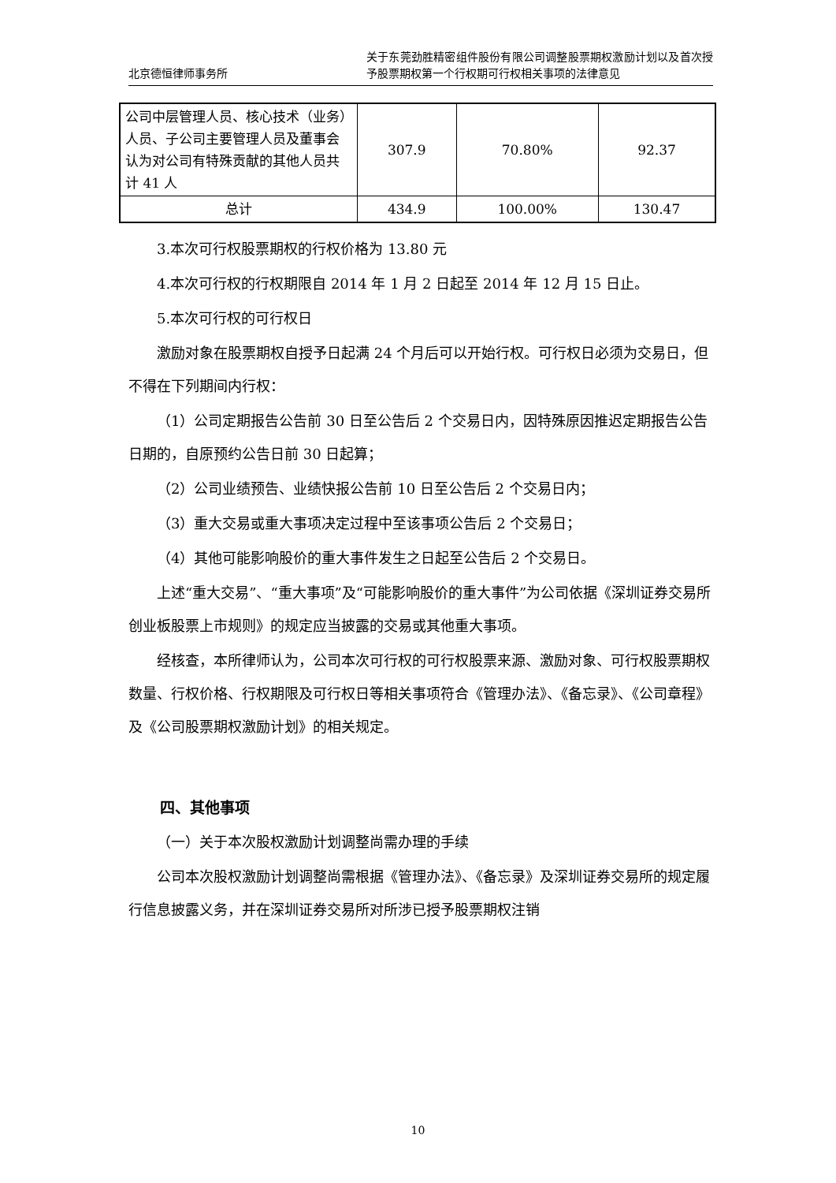北京德恒律师事务所
关于东莞劲胜精密组件股份有限公司调整股票期权激励计划以及首次授予股票期权第一个行权期可行权相关事项的法律意见
| 公司中层管理人员、核心技术（业务）人员、子公司主要管理人员及董事会认为对公司有特殊贡献的其他人员共计 41 人 | 307.9 | 70.80% | 92.37 |
| 总计 | 434.9 | 100.00% | 130.47 |
3.本次可行权股票期权的行权价格为 13.80 元
4.本次可行权的行权期限自 2014 年 1 月 2 日起至 2014 年 12 月 15 日止。
5.本次可行权的可行权日
激励对象在股票期权自授予日起满 24 个月后可以开始行权。可行权日必须为交易日，但不得在下列期间内行权：
（1）公司定期报告公告前 30 日至公告后 2 个交易日内，因特殊原因推迟定期报告公告日期的，自原预约公告日前 30 日起算；
（2）公司业绩预告、业绩快报公告前 10 日至公告后 2 个交易日内；
（3）重大交易或重大事项决定过程中至该事项公告后 2 个交易日；
（4）其他可能影响股价的重大事件发生之日起至公告后 2 个交易日。
上述“重大交易”、“重大事项”及“可能影响股价的重大事件”为公司依据《深圳证券交易所创业板股票上市规则》的规定应当披露的交易或其他重大事项。
经核查，本所律师认为，公司本次可行权的可行权股票来源、激励对象、可行权股票期权数量、行权价格、行权期限及可行权日等相关事项符合《管理办法》、《备忘录》、《公司章程》及《公司股票期权激励计划》的相关规定。
四、其他事项
（一）关于本次股权激励计划调整尚需办理的手续
公司本次股权激励计划调整尚需根据《管理办法》、《备忘录》及深圳证券交易所的规定履行信息披露义务，并在深圳证券交易所对所涉已授予股票期权注销
10